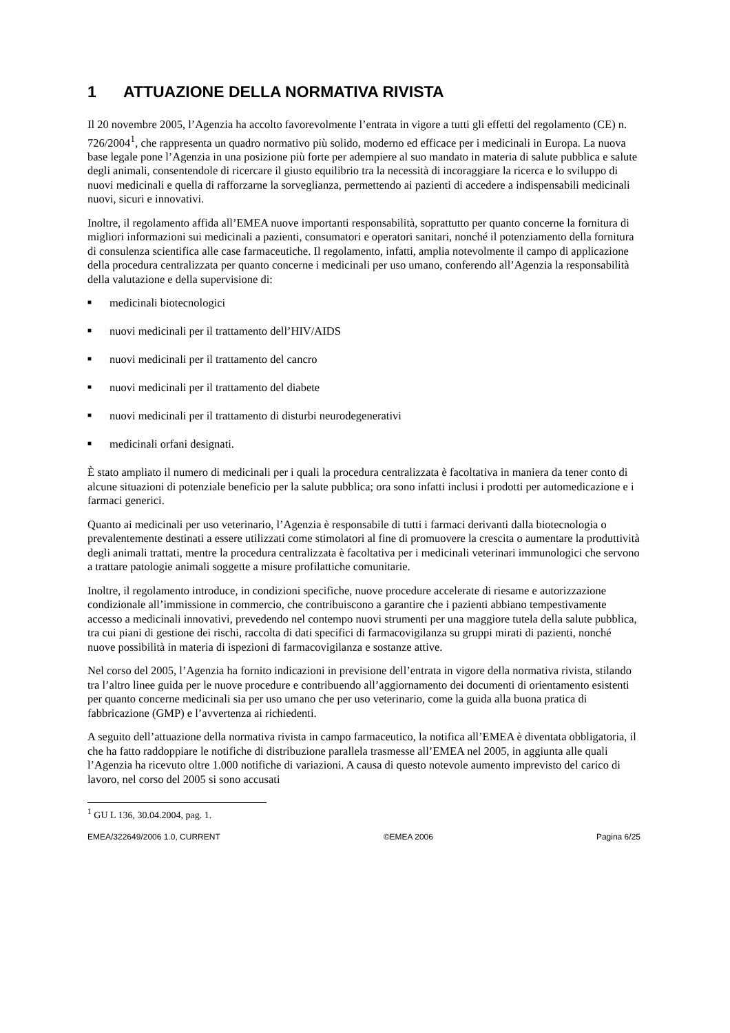1 ATTUAZIONE DELLA NORMATIVA RIVISTA
Il 20 novembre 2005, l’Agenzia ha accolto favorevolmente l’entrata in vigore a tutti gli effetti del regolamento (CE) n. 726/2004<sup>1</sup>, che rappresenta un quadro normativo più solido, moderno ed efficace per i medicinali in Europa. La nuova base legale pone l’Agenzia in una posizione più forte per adempiere al suo mandato in materia di salute pubblica e salute degli animali, consentendole di ricercare il giusto equilibrio tra la necessità di incoraggiare la ricerca e lo sviluppo di nuovi medicinali e quella di rafforzarne la sorveglianza, permettendo ai pazienti di accedere a indispensabili medicinali nuovi, sicuri e innovativi.
Inoltre, il regolamento affida all’EMEA nuove importanti responsabilità, soprattutto per quanto concerne la fornitura di migliori informazioni sui medicinali a pazienti, consumatori e operatori sanitari, nonché il potenziamento della fornitura di consulenza scientifica alle case farmaceutiche. Il regolamento, infatti, amplia notevolmente il campo di applicazione della procedura centralizzata per quanto concerne i medicinali per uso umano, conferendo all’Agenzia la responsabilità della valutazione e della supervisione di:
■ medicinali biotecnologici
■ nuovi medicinali per il trattamento dell’HIV/AIDS
■ nuovi medicinali per il trattamento del cancro
■ nuovi medicinali per il trattamento del diabete
■ nuovi medicinali per il trattamento di disturbi neurodegenerativi
■ medicinali orfani designati.
È stato ampliato il numero di medicinali per i quali la procedura centralizzata è facoltativa in maniera da tener conto di alcune situazioni di potenziale beneficio per la salute pubblica; ora sono infatti inclusi i prodotti per automedicazione e i farmaci generici.
Quanto ai medicinali per uso veterinario, l’Agenzia è responsabile di tutti i farmaci derivanti dalla biotecnologia o prevalentemente destinati a essere utilizzati come stimolatori al fine di promuovere la crescita o aumentare la produttività degli animali trattati, mentre la procedura centralizzata è facoltativa per i medicinali veterinari immunologici che servono a trattare patologie animali soggette a misure profilattiche comunitarie.
Inoltre, il regolamento introduce, in condizioni specifiche, nuove procedure accelerate di riesame e autorizzazione condizionale all’immissione in commercio, che contribuiscono a garantire che i pazienti abbiano tempestivamente accesso a medicinali innovativi, prevedendo nel contempo nuovi strumenti per una maggiore tutela della salute pubblica, tra cui piani di gestione dei rischi, raccolta di dati specifici di farmacovigilanza su gruppi mirati di pazienti, nonché nuove possibilità in materia di ispezioni di farmacovigilanza e sostanze attive.
Nel corso del 2005, l’Agenzia ha fornito indicazioni in previsione dell’entrata in vigore della normativa rivista, stilando tra l’altro linee guida per le nuove procedure e contribuendo all’aggiornamento dei documenti di orientamento esistenti per quanto concerne medicinali sia per uso umano che per uso veterinario, come la guida alla buona pratica di fabbricazione (GMP) e l’avvertenza ai richiedenti.
A seguito dell’attuazione della normativa rivista in campo farmaceutico, la notifica all’EMEA è diventata obbligatoria, il che ha fatto raddoppiare le notifiche di distribuzione parallela trasmesse all’EMEA nel 2005, in aggiunta alle quali l’Agenzia ha ricevuto oltre 1.000 notifiche di variazioni. A causa di questo notevole aumento imprevisto del carico di lavoro, nel corso del 2005 si sono accusati
<sup>1</sup> GU L 136, 30.04.2004, pag. 1.
EMEA/322649/2006 1.0, CURRENT ©EMEA 2006 Pagina 6/25